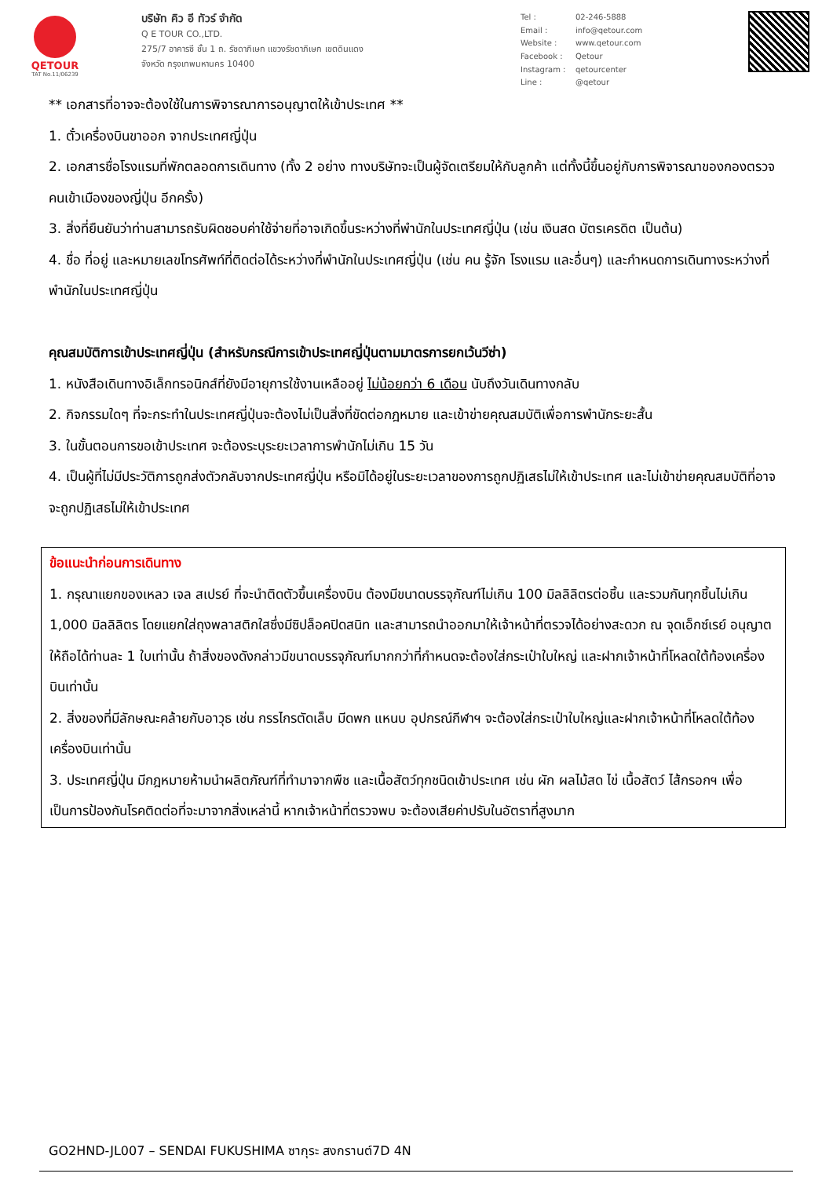QETOUR
TAT No.11/06239
บริษัท คิว อี ทัวร์ จำกัด
Q E TOUR CO.,LTD.
275/7 อาคารซี ชั้น 1 ถ. รัชดาภิเษก แขวงรัชดาภิเษก เขตดินแดง
จังหวัด กรุงเทพมหานคร 10400
Tel : 02-246-5888 Email : info@qetour.com Website : www.qetour.com Facebook : Qetour Instagram : qetourcenter Line : @qetour
** เอกสารที่อาจจะต้องใช้ในการพิจารณาการอนุญาตให้เข้าประเทศ **
1. ตั๋วเครื่องบินขาออก จากประเทศญี่ปุ่น
2. เอกสารชื่อโรงแรมที่พักตลอดการเดินทาง (ทั้ง 2 อย่าง ทางบริษัทจะเป็นผู้จัดเตรียมให้กับลูกค้า แต่ทั้งนี้ขึ้นอยู่กับการพิจารณาของกองตรวจคนเข้าเมืองของญี่ปุ่น อีกครั้ง)
3. สิ่งที่ยืนยันว่าท่านสามารถรับผิดชอบค่าใช้จ่ายที่อาจเกิดขึ้นระหว่างที่พำนักในประเทศญี่ปุ่น (เช่น เงินสด บัตรเครดิต เป็นต้น)
4. ชื่อ ที่อยู่ และหมายเลขโทรศัพท์ที่ติดต่อได้ระหว่างที่พำนักในประเทศญี่ปุ่น (เช่น คน รู้จัก โรงแรม และอื่นๆ) และกำหนดการเดินทางระหว่างที่พำนักในประเทศญี่ปุ่น
คุณสมบัติการเข้าประเทศญี่ปุ่น (สำหรับกรณีการเข้าประเทศญี่ปุ่นตามมาตรการยกเว้นวีซ่า)
1. หนังสือเดินทางอิเล็กทรอนิกส์ที่ยังมีอายุการใช้งานเหลืออยู่ ไม่น้อยกว่า 6 เดือน นับถึงวันเดินทางกลับ
2. กิจกรรมใดๆ ที่จะกระทำในประเทศญี่ปุ่นจะต้องไม่เป็นสิ่งที่ขัดต่อกฎหมาย และเข้าข่ายคุณสมบัติเพื่อการพำนักระยะสั้น
3. ในขั้นตอนการขอเข้าประเทศ จะต้องระบุระยะเวลาการพำนักไม่เกิน 15 วัน
4. เป็นผู้ที่ไม่มีประวัติการถูกส่งตัวกลับจากประเทศญี่ปุ่น หรือมิได้อยู่ในระยะเวลาของการถูกปฏิเสธไม่ให้เข้าประเทศ และไม่เข้าข่ายคุณสมบัติที่อาจจะถูกปฏิเสธไม่ให้เข้าประเทศ
ข้อแนะนำก่อนการเดินทาง
1. กรุณาแยกของเหลว เจล สเปรย์ ที่จะนำติดตัวขึ้นเครื่องบิน ต้องมีขนาดบรรจุภัณฑ์ไม่เกิน 100 มิลลิลิตรต่อชิ้น และรวมกันทุกชิ้นไม่เกิน 1,000 มิลลิลิตร โดยแยกใส่ถุงพลาสติกใสซึ่งมีซิปล็อคปิดสนิท และสามารถนำออกมาให้เจ้าหน้าที่ตรวจได้อย่างสะดวก ณ จุดเอ็กซ์เรย์ อนุญาตให้ถือได้ท่านละ 1 ใบเท่านั้น ถ้าสิ่งของดังกล่าวมีขนาดบรรจุภัณฑ์มากกว่าที่กำหนดจะต้องใส่กระเป๋าใบใหญ่ และฝากเจ้าหน้าที่โหลดใต้ท้องเครื่องบินเท่านั้น
2. สิ่งของที่มีลักษณะคล้ายกับอาวุธ เช่น กรรไกรตัดเล็บ มีดพก แหนบ อุปกรณ์กีฬาฯ จะต้องใส่กระเป๋าใบใหญ่และฝากเจ้าหน้าที่โหลดใต้ท้องเครื่องบินเท่านั้น
3. ประเทศญี่ปุ่น มีกฎหมายห้ามนำผลิตภัณฑ์ที่ทำมาจากพืช และเนื้อสัตว์ทุกชนิดเข้าประเทศ เช่น ผัก ผลไม้สด ไข่ เนื้อสัตว์ ไส้กรอกฯ เพื่อเป็นการป้องกันโรคติดต่อที่จะมาจากสิ่งเหล่านี้ หากเจ้าหน้าที่ตรวจพบ จะต้องเสียค่าปรับในอัตราที่สูงมาก
GO2HND-JL007 – SENDAI FUKUSHIMA ซากุระ สงกรานต์7D 4N